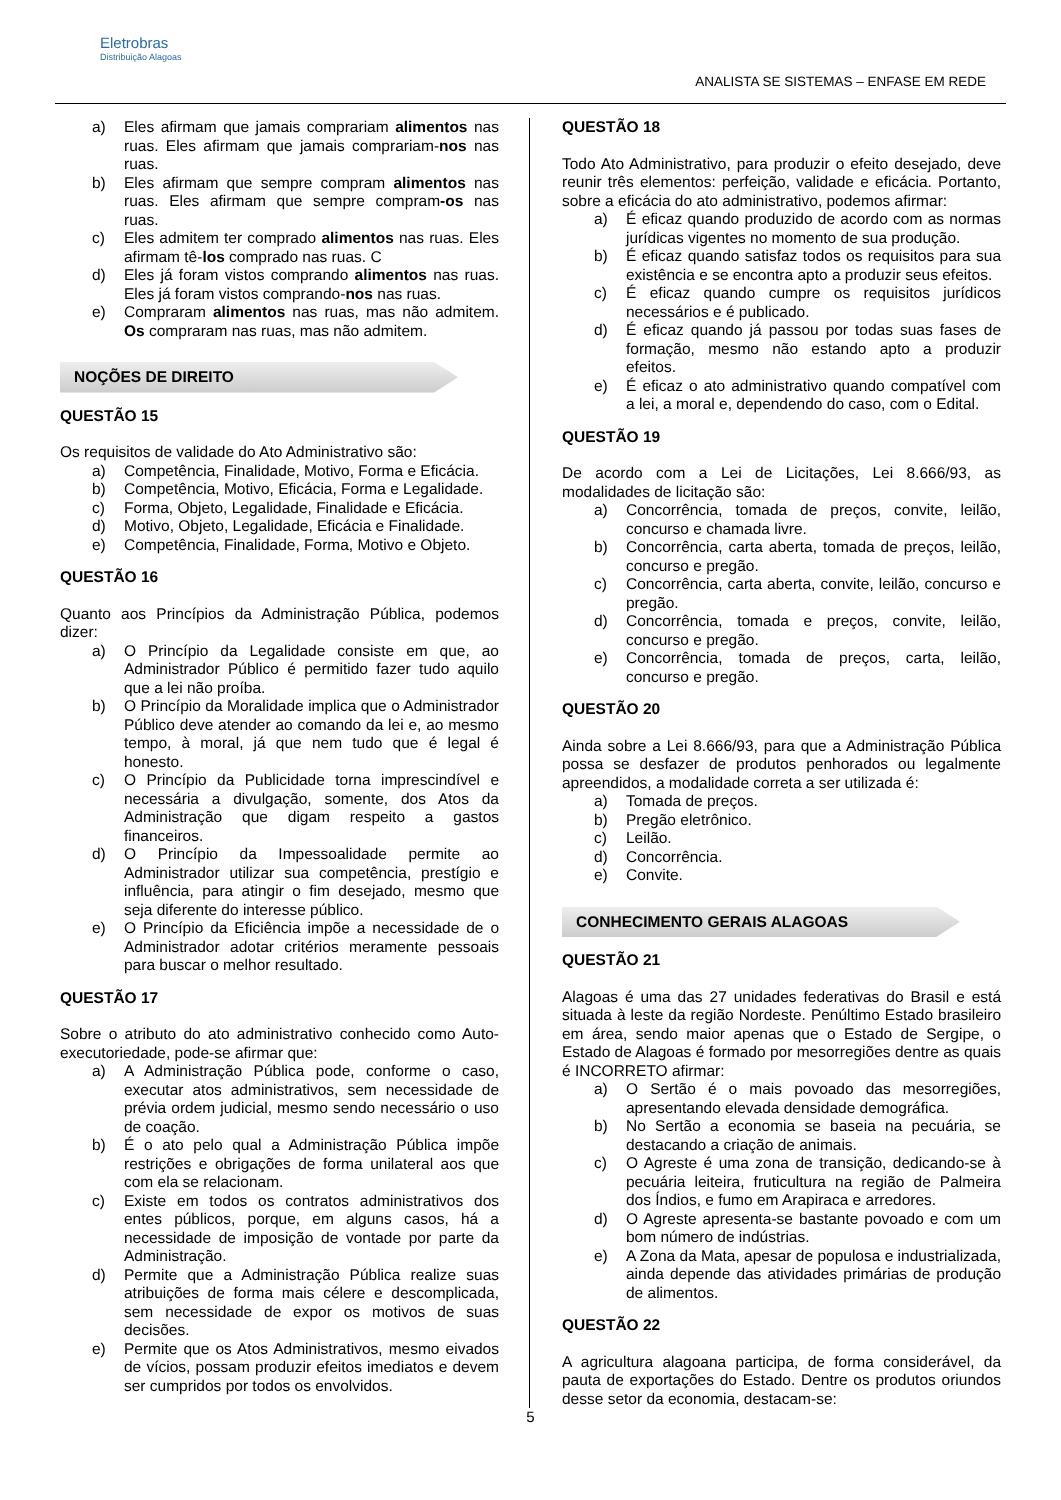Eletrobras
Distribuição Alagoas
ANALISTA SE SISTEMAS – ENFASE EM REDE
a) Eles afirmam que jamais comprariam alimentos nas ruas. Eles afirmam que jamais comprariam-nos nas ruas.
b) Eles afirmam que sempre compram alimentos nas ruas. Eles afirmam que sempre compram-os nas ruas.
c) Eles admitem ter comprado alimentos nas ruas. Eles afirmam tê-los comprado nas ruas. C
d) Eles já foram vistos comprando alimentos nas ruas. Eles já foram vistos comprando-nos nas ruas.
e) Compraram alimentos nas ruas, mas não admitem. Os compraram nas ruas, mas não admitem.
NOÇÕES DE DIREITO
QUESTÃO 15
Os requisitos de validade do Ato Administrativo são:
a) Competência, Finalidade, Motivo, Forma e Eficácia.
b) Competência, Motivo, Eficácia, Forma e Legalidade.
c) Forma, Objeto, Legalidade, Finalidade e Eficácia.
d) Motivo, Objeto, Legalidade, Eficácia e Finalidade.
e) Competência, Finalidade, Forma, Motivo e Objeto.
QUESTÃO 16
Quanto aos Princípios da Administração Pública, podemos dizer:
a) O Princípio da Legalidade consiste em que, ao Administrador Público é permitido fazer tudo aquilo que a lei não proíba.
b) O Princípio da Moralidade implica que o Administrador Público deve atender ao comando da lei e, ao mesmo tempo, à moral, já que nem tudo que é legal é honesto.
c) O Princípio da Publicidade torna imprescindível e necessária a divulgação, somente, dos Atos da Administração que digam respeito a gastos financeiros.
d) O Princípio da Impessoalidade permite ao Administrador utilizar sua competência, prestígio e influência, para atingir o fim desejado, mesmo que seja diferente do interesse público.
e) O Princípio da Eficiência impõe a necessidade de o Administrador adotar critérios meramente pessoais para buscar o melhor resultado.
QUESTÃO 17
Sobre o atributo do ato administrativo conhecido como Auto-executoriedade, pode-se afirmar que:
a) A Administração Pública pode, conforme o caso, executar atos administrativos, sem necessidade de prévia ordem judicial, mesmo sendo necessário o uso de coação.
b) É o ato pelo qual a Administração Pública impõe restrições e obrigações de forma unilateral aos que com ela se relacionam.
c) Existe em todos os contratos administrativos dos entes públicos, porque, em alguns casos, há a necessidade de imposição de vontade por parte da Administração.
d) Permite que a Administração Pública realize suas atribuições de forma mais célere e descomplicada, sem necessidade de expor os motivos de suas decisões.
e) Permite que os Atos Administrativos, mesmo eivados de vícios, possam produzir efeitos imediatos e devem ser cumpridos por todos os envolvidos.
QUESTÃO 18
Todo Ato Administrativo, para produzir o efeito desejado, deve reunir três elementos: perfeição, validade e eficácia. Portanto, sobre a eficácia do ato administrativo, podemos afirmar:
a) É eficaz quando produzido de acordo com as normas jurídicas vigentes no momento de sua produção.
b) É eficaz quando satisfaz todos os requisitos para sua existência e se encontra apto a produzir seus efeitos.
c) É eficaz quando cumpre os requisitos jurídicos necessários e é publicado.
d) É eficaz quando já passou por todas suas fases de formação, mesmo não estando apto a produzir efeitos.
e) É eficaz o ato administrativo quando compatível com a lei, a moral e, dependendo do caso, com o Edital.
QUESTÃO 19
De acordo com a Lei de Licitações, Lei 8.666/93, as modalidades de licitação são:
a) Concorrência, tomada de preços, convite, leilão, concurso e chamada livre.
b) Concorrência, carta aberta, tomada de preços, leilão, concurso e pregão.
c) Concorrência, carta aberta, convite, leilão, concurso e pregão.
d) Concorrência, tomada e preços, convite, leilão, concurso e pregão.
e) Concorrência, tomada de preços, carta, leilão, concurso e pregão.
QUESTÃO 20
Ainda sobre a Lei 8.666/93, para que a Administração Pública possa se desfazer de produtos penhorados ou legalmente apreendidos, a modalidade correta a ser utilizada é:
a) Tomada de preços.
b) Pregão eletrônico.
c) Leilão.
d) Concorrência.
e) Convite.
CONHECIMENTO GERAIS ALAGOAS
QUESTÃO 21
Alagoas é uma das 27 unidades federativas do Brasil e está situada à leste da região Nordeste. Penúltimo Estado brasileiro em área, sendo maior apenas que o Estado de Sergipe, o Estado de Alagoas é formado por mesorregiões dentre as quais é INCORRETO afirmar:
a) O Sertão é o mais povoado das mesorregiões, apresentando elevada densidade demográfica.
b) No Sertão a economia se baseia na pecuária, se destacando a criação de animais.
c) O Agreste é uma zona de transição, dedicando-se à pecuária leiteira, fruticultura na região de Palmeira dos Índios, e fumo em Arapiraca e arredores.
d) O Agreste apresenta-se bastante povoado e com um bom número de indústrias.
e) A Zona da Mata, apesar de populosa e industrializada, ainda depende das atividades primárias de produção de alimentos.
QUESTÃO 22
A agricultura alagoana participa, de forma considerável, da pauta de exportações do Estado. Dentre os produtos oriundos desse setor da economia, destacam-se:
5